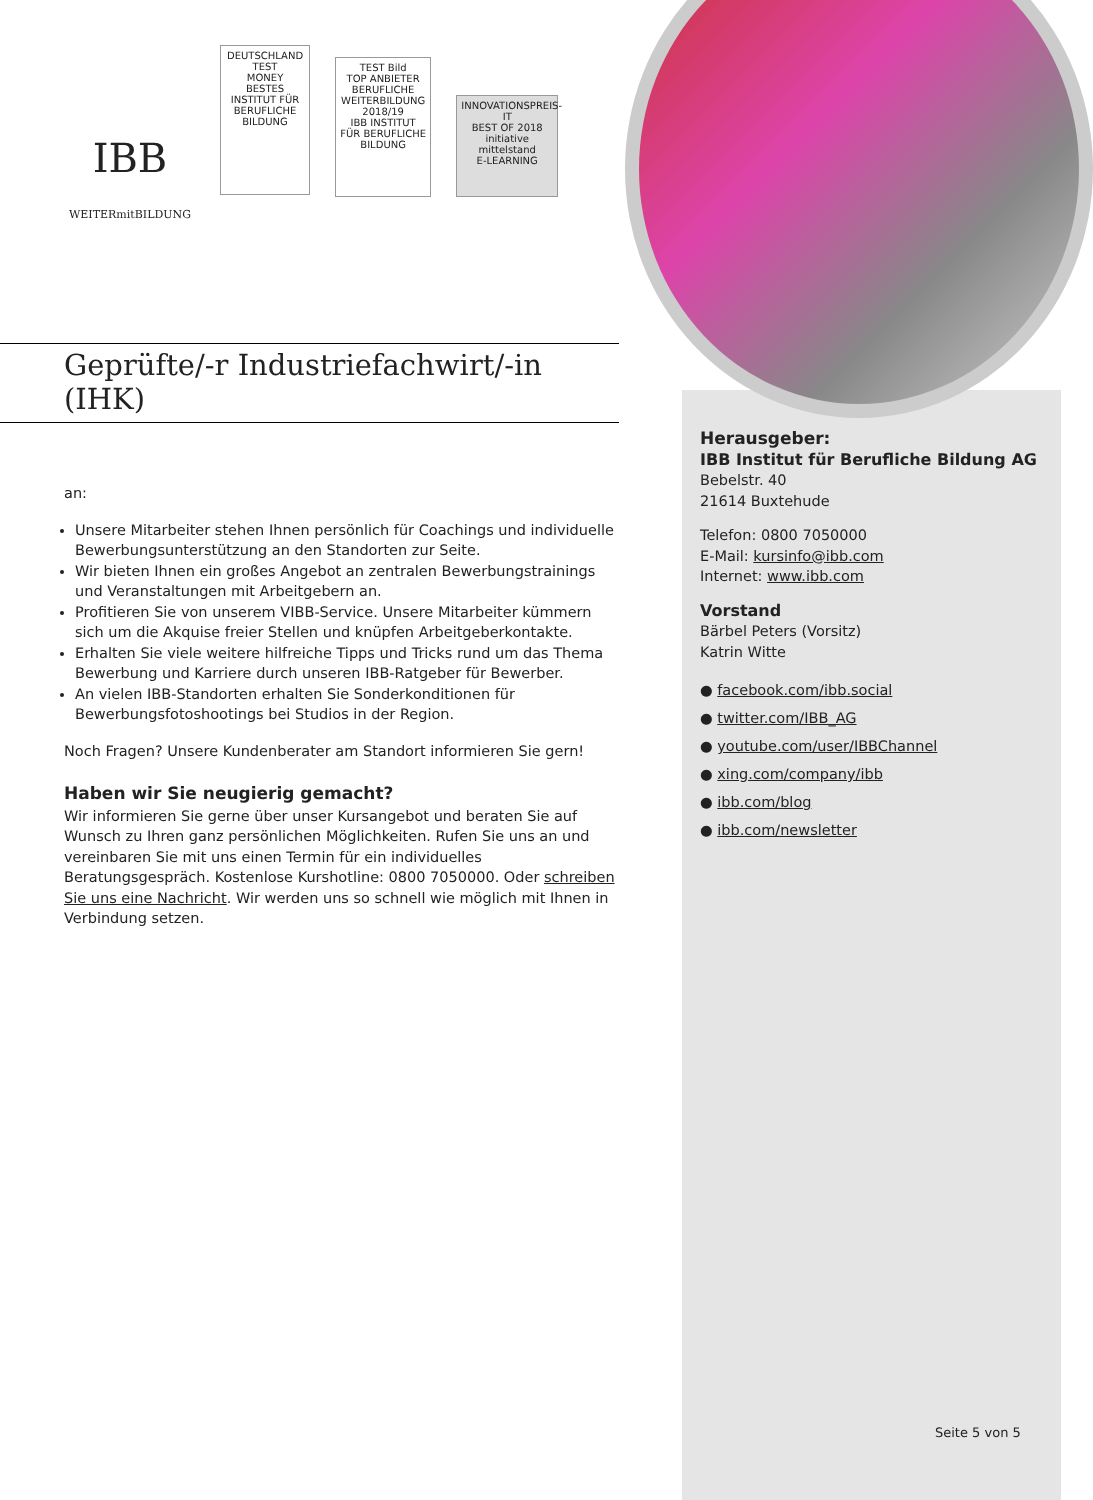IBB
WEITERmitBILDUNG DEUTSCHLAND TEST
MONEY
BESTES INSTITUT FÜR BERUFLICHE BILDUNG TEST Bild
TOP ANBIETER BERUFLICHE WEITERBILDUNG
2018/19
IBB INSTITUT FÜR BERUFLICHE BILDUNG INNOVATIONSPREIS-IT
BEST OF 2018
initiative mittelstand
E-LEARNING
Geprüfte/-r Industriefachwirt/-in (IHK)
an:
Unsere Mitarbeiter stehen Ihnen persönlich für Coachings und individuelle Bewerbungsunterstützung an den Standorten zur Seite.
Wir bieten Ihnen ein großes Angebot an zentralen Bewerbungstrainings und Veranstaltungen mit Arbeitgebern an.
Profitieren Sie von unserem VIBB-Service. Unsere Mitarbeiter kümmern sich um die Akquise freier Stellen und knüpfen Arbeitgeberkontakte.
Erhalten Sie viele weitere hilfreiche Tipps und Tricks rund um das Thema Bewerbung und Karriere durch unseren IBB-Ratgeber für Bewerber.
An vielen IBB-Standorten erhalten Sie Sonderkonditionen für Bewerbungsfotoshootings bei Studios in der Region.
Noch Fragen? Unsere Kundenberater am Standort informieren Sie gern!
Haben wir Sie neugierig gemacht?
Wir informieren Sie gerne über unser Kursangebot und beraten Sie auf Wunsch zu Ihren ganz persönlichen Möglichkeiten. Rufen Sie uns an und vereinbaren Sie mit uns einen Termin für ein individuelles Beratungsgespräch. Kostenlose Kurshotline: 0800 7050000. Oder schreiben Sie uns eine Nachricht. Wir werden uns so schnell wie möglich mit Ihnen in Verbindung setzen.
Herausgeber:
IBB Institut für Berufliche Bildung AG
Bebelstr. 40
21614 Buxtehude
Telefon: 0800 7050000
E-Mail: kursinfo@ibb.com
Internet: www.ibb.com
Vorstand
Bärbel Peters (Vorsitz)
Katrin Witte
● facebook.com/ibb.social
● twitter.com/IBB_AG
● youtube.com/user/IBBChannel
● xing.com/company/ibb
● ibb.com/blog
● ibb.com/newsletter
Seite 5 von 5